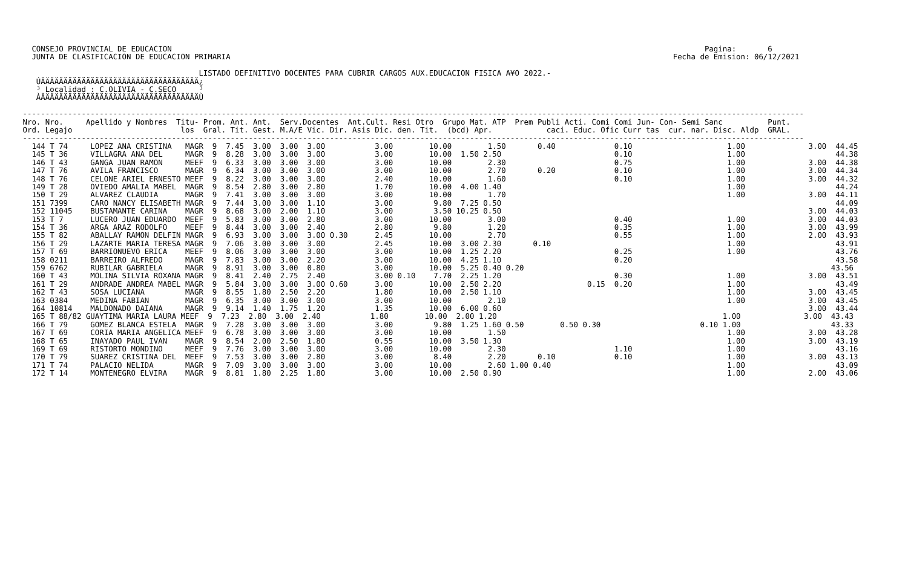CONSEJO PROVINCIAL DE EDUCACION                                                                                                                      Pagina:       6
   JUNTA DE CLASIFICACION DE EDUCACION PRIMARIA                                                                                                  Fecha de Emision: 06/12/2021

                                        LISTADO DEFINITIVO DOCENTES PARA CUBRIR CARGOS AUX.EDUCACION FISICA A¥O 2022.-
    ÚÄÄÄÄÄÄÄÄÄÄÄÄÄÄÄÄÄÄÄÄÄÄÄÄÄÄÄÄÄÄÄÄÄÄÄ¿
    ³ Localidad : C.OLIVIA - C.SECO     ³
    ÀÄÄÄÄÄÄÄÄÄÄÄÄÄÄÄÄÄÄÄÄÄÄÄÄÄÄÄÄÄÄÄÄÄÄÄÙ

 -----------------------------------------------------------------------------------------------------------------------------------------------------------------------------
 Nro. Nro.     Apellido y Nombres  Titu- Prom. Ant. Ant.  Serv.Docentes  Ant.Cult. Resi Otro  Grupo Mat. ATP  Prem Publi Acti. Comi Comi Jun- Con- Semi Sanc          Punt.
 Ord. Legajo                        los  Gral. Tit. Gest. M.A/E Vic. Dir. Asis Dic. den. Tit.  (bcd) Apr.            caci. Educ. Ofic Curr tas  cur. nar. Disc. Aldp  GRAL.
 -----------------------------------------------------------------------------------------------------------------------------------------------------------------------------
   144 T 74     LOPEZ ANA CRISTINA   MAGR  9  7.45  3.00  3.00  3.00           3.00        10.00        1.50       0.40             0.10                     1.00              3.00  44.45
   145 T 36     VILLAGRA ANA DEL     MAGR  9  8.28  3.00  3.00  3.00           3.00        10.00  1.50 2.50                         0.10                     1.00                    44.38
   146 T 43     GANGA JUAN RAMON     MEEF  9  6.33  3.00  3.00  3.00           3.00        10.00        2.30                        0.75                     1.00              3.00  44.38
   147 T 76     AVILA FRANCISCO      MAGR  9  6.34  3.00  3.00  3.00           3.00        10.00        2.70       0.20             0.10                     1.00              3.00  44.34
   148 T 76     CELONE ARIEL ERNESTO MEEF  9  8.22  3.00  3.00  3.00           2.40        10.00        1.60                        0.10                     1.00              3.00  44.32
   149 T 28     OVIEDO AMALIA MABEL  MAGR  9  8.54  2.80  3.00  2.80           1.70        10.00  4.00 1.40                                                  1.00                    44.24
   150 T 29     ALVAREZ CLAUDIA      MAGR  9  7.41  3.00  3.00  3.00           3.00        10.00        1.70                                                 1.00              3.00  44.11
   151 7399     CARO NANCY ELISABETH MAGR  9  7.44  3.00  3.00  1.10           3.00         9.80  7.25 0.50                                                                          44.09
   152 11045    BUSTAMANTE CARINA    MAGR  9  8.68  3.00  2.00  1.10           3.00         3.50 10.25 0.50                                                                    3.00  44.03
   153 T 7      LUCERO JUAN EDUARDO  MEEF  9  5.83  3.00  3.00  2.80           3.00        10.00        3.00                        0.40                     1.00              3.00  44.03
   154 T 36     ARGA ARAZ RODOLFO    MEEF  9  8.44  3.00  3.00  2.40           2.80         9.80        1.20                        0.35                     1.00              3.00  43.99
   155 T 82     ABALLAY RAMON DELFIN MAGR  9  6.93  3.00  3.00  3.00 0.30      2.45        10.00        2.70                        0.55                     1.00              2.00  43.93
   156 T 29     LAZARTE MARIA TERESA MAGR  9  7.06  3.00  3.00  3.00           2.45        10.00  3.00 2.30       0.10                                       1.00                    43.91
   157 T 69     BARRIONUEVO ERICA    MEEF  9  8.06  3.00  3.00  3.00           3.00        10.00  1.25 2.20                         0.25                     1.00                    43.76
   158 0211     BARREIRO ALFREDO     MAGR  9  7.83  3.00  3.00  2.20           3.00        10.00  4.25 1.10                         0.20                                             43.58
   159 6762     RUBILAR GABRIELA     MAGR  9  8.91  3.00  3.00  0.80           3.00        10.00  5.25 0.40 0.20                                                                    43.56
   160 T 43     MOLINA SILVIA ROXANA MAGR  9  8.41  2.40  2.75  2.40           3.00 0.10    7.70  2.25 1.20                         0.30                     1.00              3.00  43.51
   161 T 29     ANDRADE ANDREA MABEL MAGR  9  5.84  3.00  3.00  3.00 0.60      3.00        10.00  2.50 2.20                   0.15  0.20                     1.00                    43.49
   162 T 43     SOSA LUCIANA         MAGR  9  8.55  1.80  2.50  2.20           1.80        10.00  2.50 1.10                                                  1.00              3.00  43.45
   163 0384     MEDINA FABIAN        MAGR  9  6.35  3.00  3.00  3.00           3.00        10.00        2.10                                                 1.00              3.00  43.45
   164 10814    MALDONADO DAIANA     MAGR  9  9.14  1.40  1.75  1.20           1.35        10.00  6.00 0.60                                                                    3.00  43.44
   165 T 88/82 GUAYTIMA MARIA LAURA MEEF  9  7.23  2.80  3.00  2.40           1.80        10.00  2.00 1.20                                                  1.00              3.00  43.43
   166 T 79     GOMEZ BLANCA ESTELA  MAGR  9  7.28  3.00  3.00  3.00           3.00         9.80  1.25 1.60 0.50        0.50 0.30                      0.10 1.00                    43.33
   167 T 69     CORIA MARIA ANGELICA MEEF  9  6.78  3.00  3.00  3.00           3.00        10.00        1.50                                                 1.00              3.00  43.28
   168 T 65     INAYADO PAUL IVAN    MAGR  9  8.54  2.00  2.50  1.80           0.55        10.00  3.50 1.30                                                  1.00              3.00  43.19
   169 T 69     RISTORTO MONDINO     MEEF  9  7.76  3.00  3.00  3.00           3.00        10.00        2.30                        1.10                     1.00                    43.16
   170 T 79     SUAREZ CRISTINA DEL  MEEF  9  7.53  3.00  3.00  2.80           3.00         8.40        2.20       0.10             0.10                     1.00              3.00  43.13
   171 T 74     PALACIO NELIDA       MAGR  9  7.09  3.00  3.00  3.00           3.00        10.00        2.60 1.00 0.40                                       1.00                    43.09
   172 T 14     MONTENEGRO ELVIRA    MAGR  9  8.81  1.80  2.25  1.80           3.00        10.00  2.50 0.90                                                  1.00              2.00  43.06